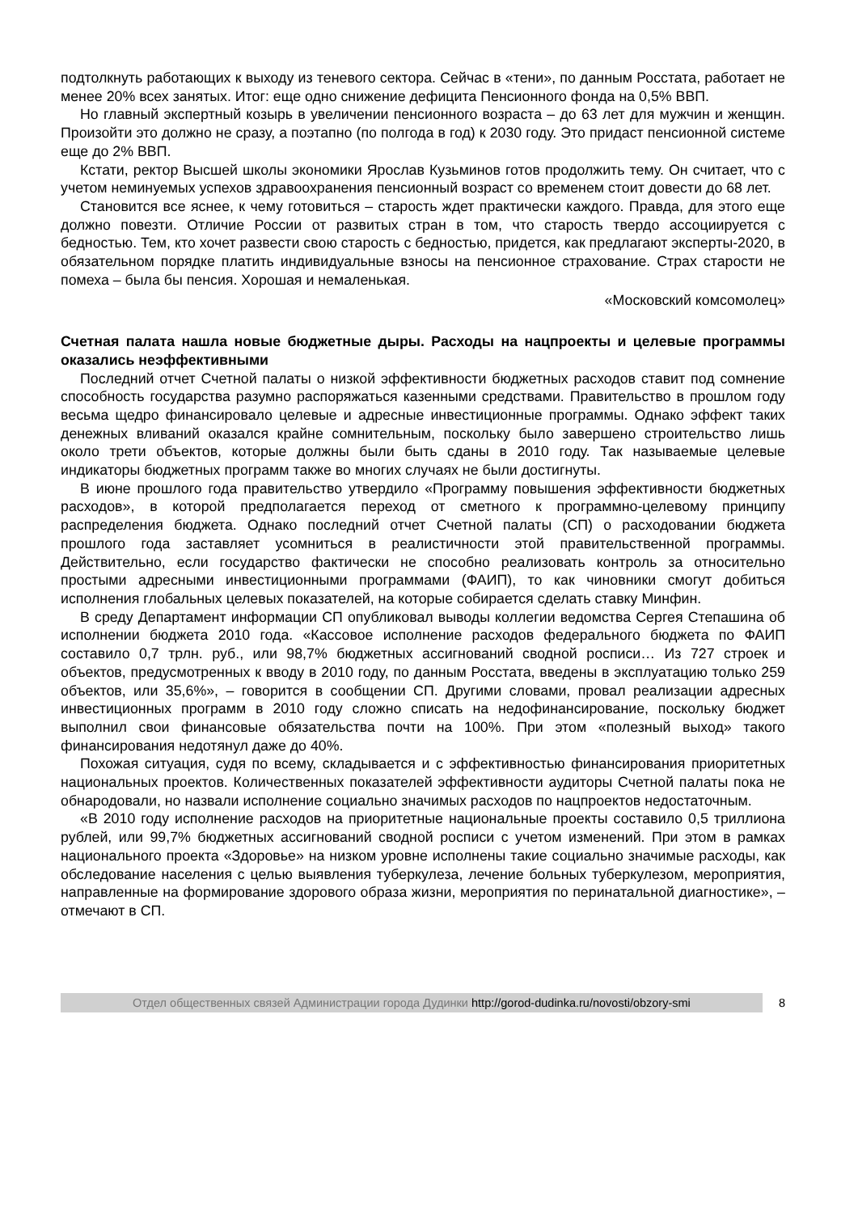подтолкнуть работающих к выходу из теневого сектора. Сейчас в «тени», по данным Росстата, работает не менее 20% всех занятых. Итог: еще одно снижение дефицита Пенсионного фонда на 0,5% ВВП.
Но главный экспертный козырь в увеличении пенсионного возраста – до 63 лет для мужчин и женщин. Произойти это должно не сразу, а поэтапно (по полгода в год) к 2030 году. Это придаст пенсионной системе еще до 2% ВВП.
Кстати, ректор Высшей школы экономики Ярослав Кузьминов готов продолжить тему. Он считает, что с учетом неминуемых успехов здравоохранения пенсионный возраст со временем стоит довести до 68 лет.
Становится все яснее, к чему готовиться – старость ждет практически каждого. Правда, для этого еще должно повезти. Отличие России от развитых стран в том, что старость твердо ассоциируется с бедностью. Тем, кто хочет развести свою старость с бедностью, придется, как предлагают эксперты-2020, в обязательном порядке платить индивидуальные взносы на пенсионное страхование. Страх старости не помеха – была бы пенсия. Хорошая и немаленькая.
«Московский комсомолец»
Счетная палата нашла новые бюджетные дыры. Расходы на нацпроекты и целевые программы оказались неэффективными
Последний отчет Счетной палаты о низкой эффективности бюджетных расходов ставит под сомнение способность государства разумно распоряжаться казенными средствами. Правительство в прошлом году весьма щедро финансировало целевые и адресные инвестиционные программы. Однако эффект таких денежных вливаний оказался крайне сомнительным, поскольку было завершено строительство лишь около трети объектов, которые должны были быть сданы в 2010 году. Так называемые целевые индикаторы бюджетных программ также во многих случаях не были достигнуты.
В июне прошлого года правительство утвердило «Программу повышения эффективности бюджетных расходов», в которой предполагается переход от сметного к программно-целевому принципу распределения бюджета. Однако последний отчет Счетной палаты (СП) о расходовании бюджета прошлого года заставляет усомниться в реалистичности этой правительственной программы. Действительно, если государство фактически не способно реализовать контроль за относительно простыми адресными инвестиционными программами (ФАИП), то как чиновники смогут добиться исполнения глобальных целевых показателей, на которые собирается сделать ставку Минфин.
В среду Департамент информации СП опубликовал выводы коллегии ведомства Сергея Степашина об исполнении бюджета 2010 года. «Кассовое исполнение расходов федерального бюджета по ФАИП составило 0,7 трлн. руб., или 98,7% бюджетных ассигнований сводной росписи… Из 727 строек и объектов, предусмотренных к вводу в 2010 году, по данным Росстата, введены в эксплуатацию только 259 объектов, или 35,6%», – говорится в сообщении СП. Другими словами, провал реализации адресных инвестиционных программ в 2010 году сложно списать на недофинансирование, поскольку бюджет выполнил свои финансовые обязательства почти на 100%. При этом «полезный выход» такого финансирования недотянул даже до 40%.
Похожая ситуация, судя по всему, складывается и с эффективностью финансирования приоритетных национальных проектов. Количественных показателей эффективности аудиторы Счетной палаты пока не обнародовали, но назвали исполнение социально значимых расходов по нацпроектов недостаточным.
«В 2010 году исполнение расходов на приоритетные национальные проекты составило 0,5 триллиона рублей, или 99,7% бюджетных ассигнований сводной росписи с учетом изменений. При этом в рамках национального проекта «Здоровье» на низком уровне исполнены такие социально значимые расходы, как обследование населения с целью выявления туберкулеза, лечение больных туберкулезом, мероприятия, направленные на формирование здорового образа жизни, мероприятия по перинатальной диагностике», – отмечают в СП.
Отдел общественных связей Администрации города Дудинки http://gorod-dudinka.ru/novosti/obzory-smi 8